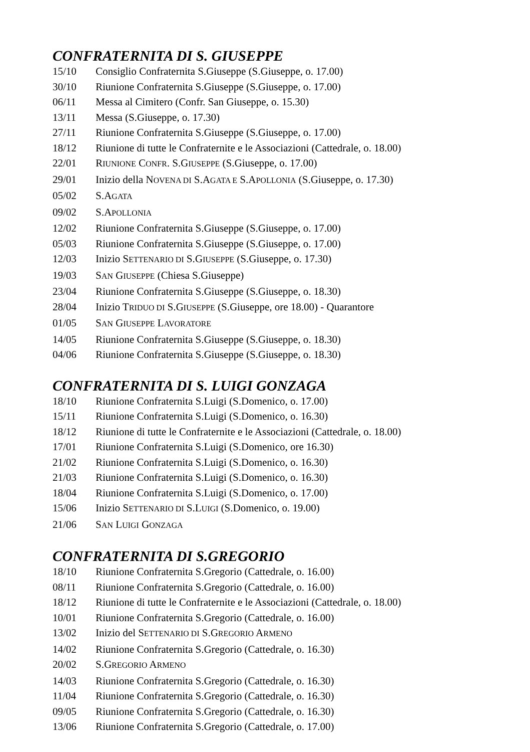CONFRATERNITA DI S. GIUSEPPE
15/10 Consiglio Confraternita S.Giuseppe (S.Giuseppe, o. 17.00)
30/10 Riunione Confraternita S.Giuseppe (S.Giuseppe, o. 17.00)
06/11 Messa al Cimitero (Confr. San Giuseppe, o. 15.30)
13/11 Messa (S.Giuseppe, o. 17.30)
27/11 Riunione Confraternita S.Giuseppe (S.Giuseppe, o. 17.00)
18/12 Riunione di tutte le Confraternite e le Associazioni (Cattedrale, o. 18.00)
22/01 RIUNIONE CONFR. S.GIUSEPPE (S.Giuseppe, o. 17.00)
29/01 Inizio della NOVENA DI S.AGATA E S.APOLLONIA (S.Giuseppe, o. 17.30)
05/02 S.AGATA
09/02 S.APOLLONIA
12/02 Riunione Confraternita S.Giuseppe (S.Giuseppe, o. 17.00)
05/03 Riunione Confraternita S.Giuseppe (S.Giuseppe, o. 17.00)
12/03 Inizio SETTENARIO DI S.GIUSEPPE (S.Giuseppe, o. 17.30)
19/03 SAN GIUSEPPE (Chiesa S.Giuseppe)
23/04 Riunione Confraternita S.Giuseppe (S.Giuseppe, o. 18.30)
28/04 Inizio TRIDUO DI S.GIUSEPPE (S.Giuseppe, ore 18.00) - Quarantore
01/05 SAN GIUSEPPE LAVORATORE
14/05 Riunione Confraternita S.Giuseppe (S.Giuseppe, o. 18.30)
04/06 Riunione Confraternita S.Giuseppe (S.Giuseppe, o. 18.30)
CONFRATERNITA DI S. LUIGI GONZAGA
18/10 Riunione Confraternita S.Luigi (S.Domenico, o. 17.00)
15/11 Riunione Confraternita S.Luigi (S.Domenico, o. 16.30)
18/12 Riunione di tutte le Confraternite e le Associazioni (Cattedrale, o. 18.00)
17/01 Riunione Confraternita S.Luigi (S.Domenico, ore 16.30)
21/02 Riunione Confraternita S.Luigi (S.Domenico, o. 16.30)
21/03 Riunione Confraternita S.Luigi (S.Domenico, o. 16.30)
18/04 Riunione Confraternita S.Luigi (S.Domenico, o. 17.00)
15/06 Inizio SETTENARIO DI S.LUIGI (S.Domenico, o. 19.00)
21/06 SAN LUIGI GONZAGA
CONFRATERNITA DI S.GREGORIO
18/10 Riunione Confraternita S.Gregorio (Cattedrale, o. 16.00)
08/11 Riunione Confraternita S.Gregorio (Cattedrale, o. 16.00)
18/12 Riunione di tutte le Confraternite e le Associazioni (Cattedrale, o. 18.00)
10/01 Riunione Confraternita S.Gregorio (Cattedrale, o. 16.00)
13/02 Inizio del SETTENARIO DI S.GREGORIO ARMENO
14/02 Riunione Confraternita S.Gregorio (Cattedrale, o. 16.30)
20/02 S.GREGORIO ARMENO
14/03 Riunione Confraternita S.Gregorio (Cattedrale, o. 16.30)
11/04 Riunione Confraternita S.Gregorio (Cattedrale, o. 16.30)
09/05 Riunione Confraternita S.Gregorio (Cattedrale, o. 16.30)
13/06 Riunione Confraternita S.Gregorio (Cattedrale, o. 17.00)